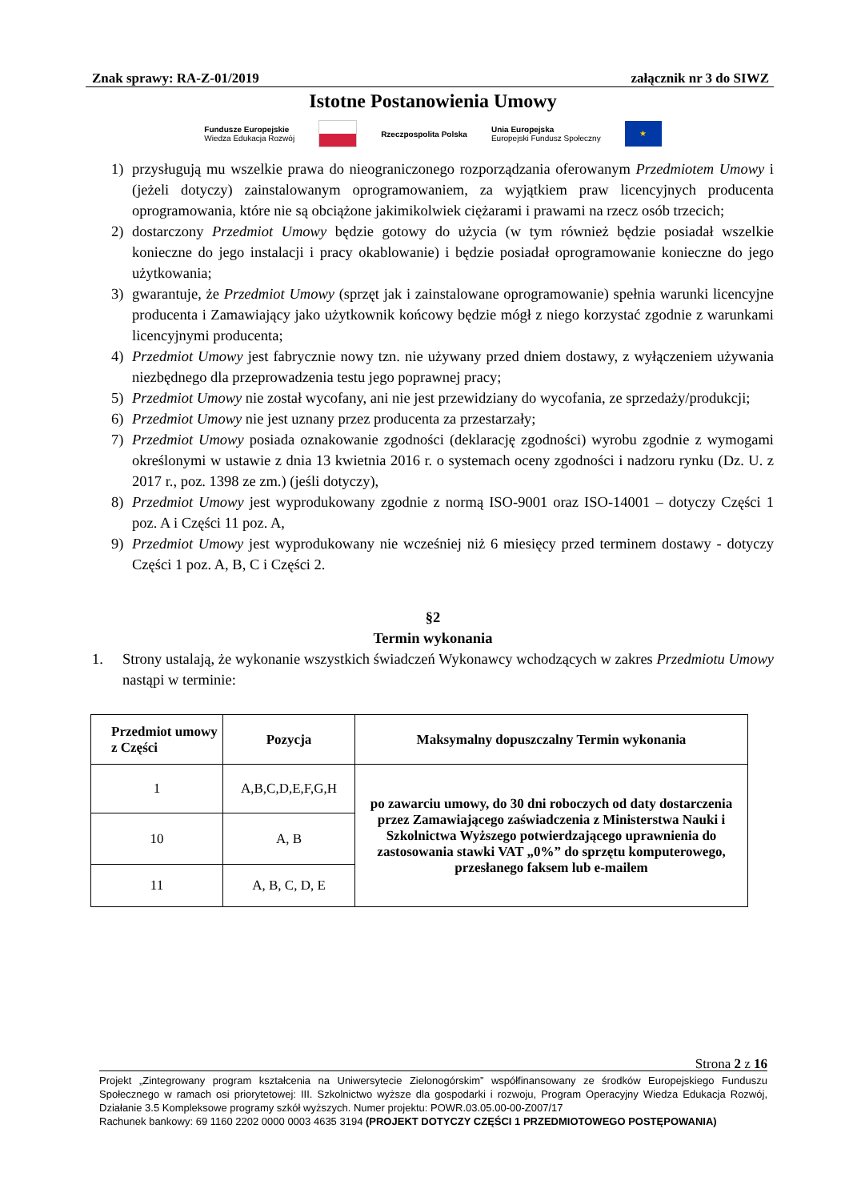Znak sprawy: RA-Z-01/2019 załącznik nr 3 do SIWZ
Istotne Postanowienia Umowy
Fundusze Europejskie
Wiedza Edukacja Rozwój Rzeczpospolita Polska Unia Europejska
Europejski Fundusz Społeczny ★
1) przysługują mu wszelkie prawa do nieograniczonego rozporządzania oferowanym Przedmiotem Umowy i (jeżeli dotyczy) zainstalowanym oprogramowaniem, za wyjątkiem praw licencyjnych producenta oprogramowania, które nie są obciążone jakimikolwiek ciężarami i prawami na rzecz osób trzecich;
2) dostarczony Przedmiot Umowy będzie gotowy do użycia (w tym również będzie posiadał wszelkie konieczne do jego instalacji i pracy okablowanie) i będzie posiadał oprogramowanie konieczne do jego użytkowania;
3) gwarantuje, że Przedmiot Umowy (sprzęt jak i zainstalowane oprogramowanie) spełnia warunki licencyjne producenta i Zamawiający jako użytkownik końcowy będzie mógł z niego korzystać zgodnie z warunkami licencyjnymi producenta;
4) Przedmiot Umowy jest fabrycznie nowy tzn. nie używany przed dniem dostawy, z wyłączeniem używania niezbędnego dla przeprowadzenia testu jego poprawnej pracy;
5) Przedmiot Umowy nie został wycofany, ani nie jest przewidziany do wycofania, ze sprzedaży/produkcji;
6) Przedmiot Umowy nie jest uznany przez producenta za przestarzały;
7) Przedmiot Umowy posiada oznakowanie zgodności (deklarację zgodności) wyrobu zgodnie z wymogami określonymi w ustawie z dnia 13 kwietnia 2016 r. o systemach oceny zgodności i nadzoru rynku (Dz. U. z 2017 r., poz. 1398 ze zm.) (jeśli dotyczy),
8) Przedmiot Umowy jest wyprodukowany zgodnie z normą ISO-9001 oraz ISO-14001 – dotyczy Części 1 poz. A i Części 11 poz. A,
9) Przedmiot Umowy jest wyprodukowany nie wcześniej niż 6 miesięcy przed terminem dostawy - dotyczy Części 1 poz. A, B, C i Części 2.
§2
Termin wykonania
1. Strony ustalają, że wykonanie wszystkich świadczeń Wykonawcy wchodzących w zakres Przedmiotu Umowy nastąpi w terminie:
| Przedmiot umowy z Części | Pozycja | Maksymalny dopuszczalny Termin wykonania |
| --- | --- | --- |
| 1 | A,B,C,D,E,F,G,H | po zawarciu umowy, do 30 dni roboczych od daty dostarczenia przez Zamawiającego zaświadczenia z Ministerstwa Nauki i Szkolnictwa Wyższego potwierdzającego uprawnienia do zastosowania stawki VAT „0%” do sprzętu komputerowego, przesłanego faksem lub e-mailem |
| 10 | A, B | |
| 11 | A, B, C, D, E | |
Strona 2 z 16
Projekt „Zintegrowany program kształcenia na Uniwersytecie Zielonogórskim” współfinansowany ze środków Europejskiego Funduszu Społecznego w ramach osi priorytetowej: III. Szkolnictwo wyższe dla gospodarki i rozwoju, Program Operacyjny Wiedza Edukacja Rozwój, Działanie 3.5 Kompleksowe programy szkół wyższych. Numer projektu: POWR.03.05.00-00-Z007/17
Rachunek bankowy: 69 1160 2202 0000 0003 4635 3194 (PROJEKT DOTYCZY CZĘŚCI 1 PRZEDMIOTOWEGO POSTĘPOWANIA)